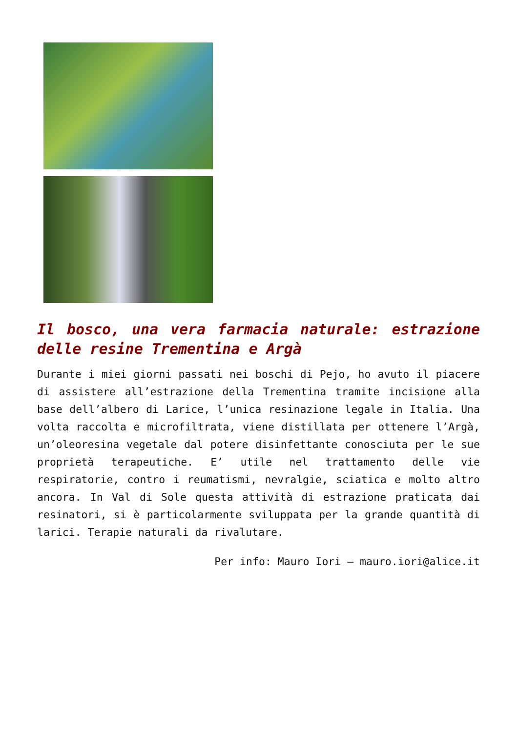Il bosco, una vera farmacia naturale: estrazione delle resine Trementina e Argà
Durante i miei giorni passati nei boschi di Pejo, ho avuto il piacere di assistere all’estrazione della Trementina tramite incisione alla base dell’albero di Larice, l’unica resinazione legale in Italia. Una volta raccolta e microfiltrata, viene distillata per ottenere l’Argà, un’oleoresina vegetale dal potere disinfettante conosciuta per le sue proprietà terapeutiche. E’ utile nel trattamento delle vie respiratorie, contro i reumatismi, nevralgie, sciatica e molto altro ancora. In Val di Sole questa attività di estrazione praticata dai resinatori, si è particolarmente sviluppata per la grande quantità di larici. Terapie naturali da rivalutare.
Per info: Mauro Iori – mauro.iori@alice.it